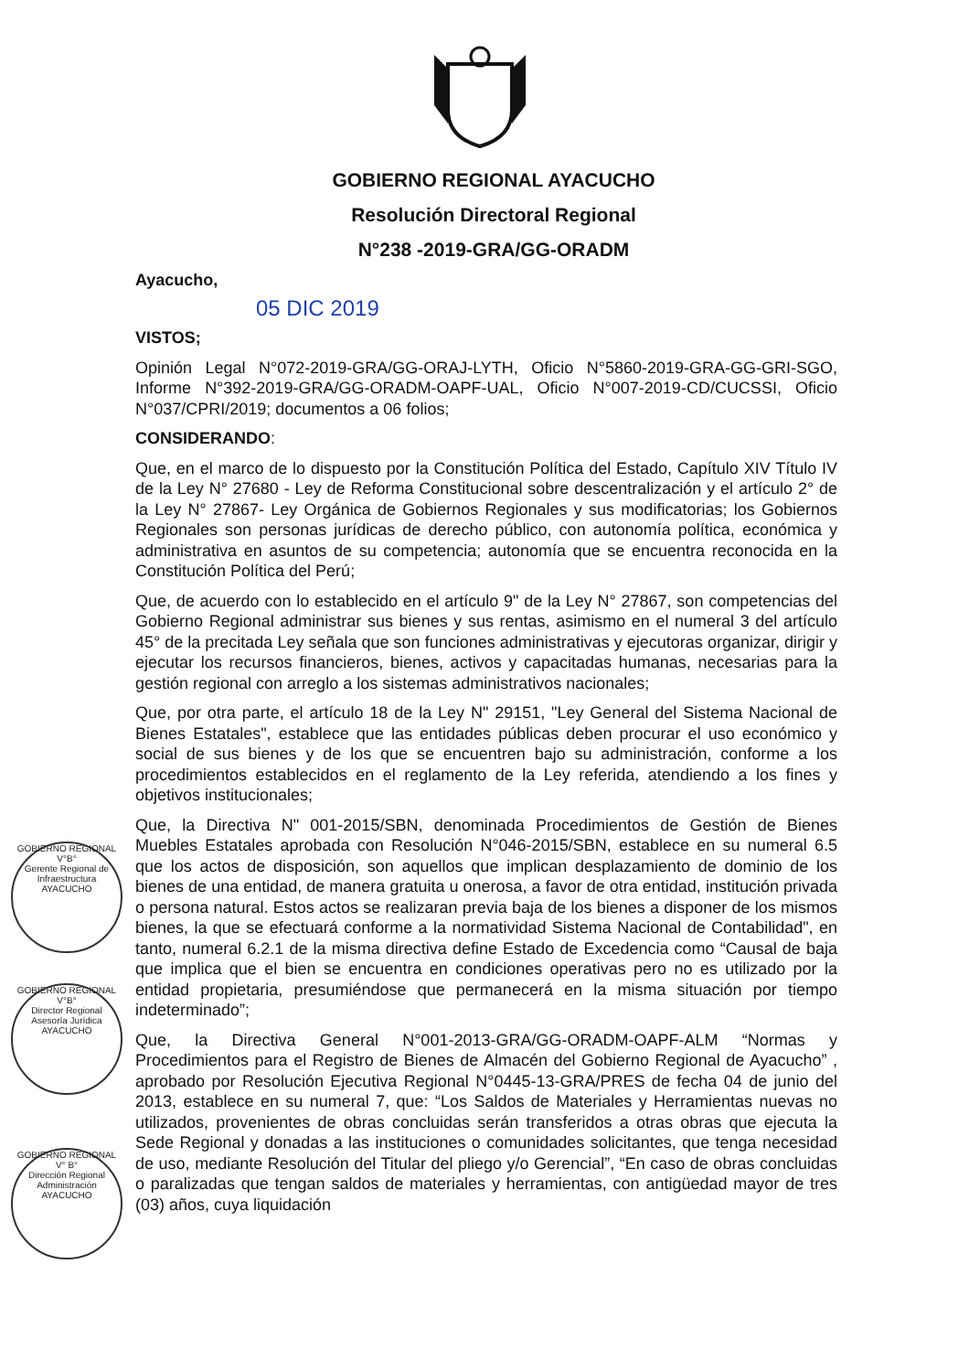GOBIERNO REGIONAL AYACUCHO
Resolución Directoral Regional
N°238 -2019-GRA/GG-ORADM
Ayacucho,
05 DIC 2019
VISTOS;
Opinión Legal N°072-2019-GRA/GG-ORAJ-LYTH, Oficio N°5860-2019-GRA-GG-GRI-SGO, Informe N°392-2019-GRA/GG-ORADM-OAPF-UAL, Oficio N°007-2019-CD/CUCSSI, Oficio N°037/CPRI/2019; documentos a 06 folios;
CONSIDERANDO:
Que, en el marco de lo dispuesto por la Constitución Política del Estado, Capítulo XIV Título IV de la Ley N° 27680 - Ley de Reforma Constitucional sobre descentralización y el artículo 2° de la Ley N° 27867- Ley Orgánica de Gobiernos Regionales y sus modificatorias; los Gobiernos Regionales son personas jurídicas de derecho público, con autonomía política, económica y administrativa en asuntos de su competencia; autonomía que se encuentra reconocida en la Constitución Política del Perú;
Que, de acuerdo con lo establecido en el artículo 9" de la Ley N° 27867, son competencias del Gobierno Regional administrar sus bienes y sus rentas, asimismo en el numeral 3 del artículo 45° de la precitada Ley señala que son funciones administrativas y ejecutoras organizar, dirigir y ejecutar los recursos financieros, bienes, activos y capacitadas humanas, necesarias para la gestión regional con arreglo a los sistemas administrativos nacionales;
Que, por otra parte, el artículo 18 de la Ley N" 29151, "Ley General del Sistema Nacional de Bienes Estatales", establece que las entidades públicas deben procurar el uso económico y social de sus bienes y de los que se encuentren bajo su administración, conforme a los procedimientos establecidos en el reglamento de la Ley referida, atendiendo a los fines y objetivos institucionales;
Que, la Directiva N" 001-2015/SBN, denominada Procedimientos de Gestión de Bienes Muebles Estatales aprobada con Resolución N°046-2015/SBN, establece en su numeral 6.5 que los actos de disposición, son aquellos que implican desplazamiento de dominio de los bienes de una entidad, de manera gratuita u onerosa, a favor de otra entidad, institución privada o persona natural. Estos actos se realizaran previa baja de los bienes a disponer de los mismos bienes, la que se efectuará conforme a la normatividad Sistema Nacional de Contabilidad", en tanto, numeral 6.2.1 de la misma directiva define Estado de Excedencia como “Causal de baja que implica que el bien se encuentra en condiciones operativas pero no es utilizado por la entidad propietaria, presumiéndose que permanecerá en la misma situación por tiempo indeterminado”;
Que, la Directiva General N°001-2013-GRA/GG-ORADM-OAPF-ALM “Normas y Procedimientos para el Registro de Bienes de Almacén del Gobierno Regional de Ayacucho” , aprobado por Resolución Ejecutiva Regional N°0445-13-GRA/PRES de fecha 04 de junio del 2013, establece en su numeral 7, que: “Los Saldos de Materiales y Herramientas nuevas no utilizados, provenientes de obras concluidas serán transferidos a otras obras que ejecuta la Sede Regional y donadas a las instituciones o comunidades solicitantes, que tenga necesidad de uso, mediante Resolución del Titular del pliego y/o Gerencial”, “En caso de obras concluidas o paralizadas que tengan saldos de materiales y herramientas, con antigüedad mayor de tres (03) años, cuya liquidación
GOBIERNO REGIONAL
V°B°
Gerente Regional de Infraestructura
AYACUCHO
GOBIERNO REGIONAL
V°B°
Director Regional Asesoría Jurídica
AYACUCHO
GOBIERNO REGIONAL
V° B°
Dirección Regional Administración
AYACUCHO